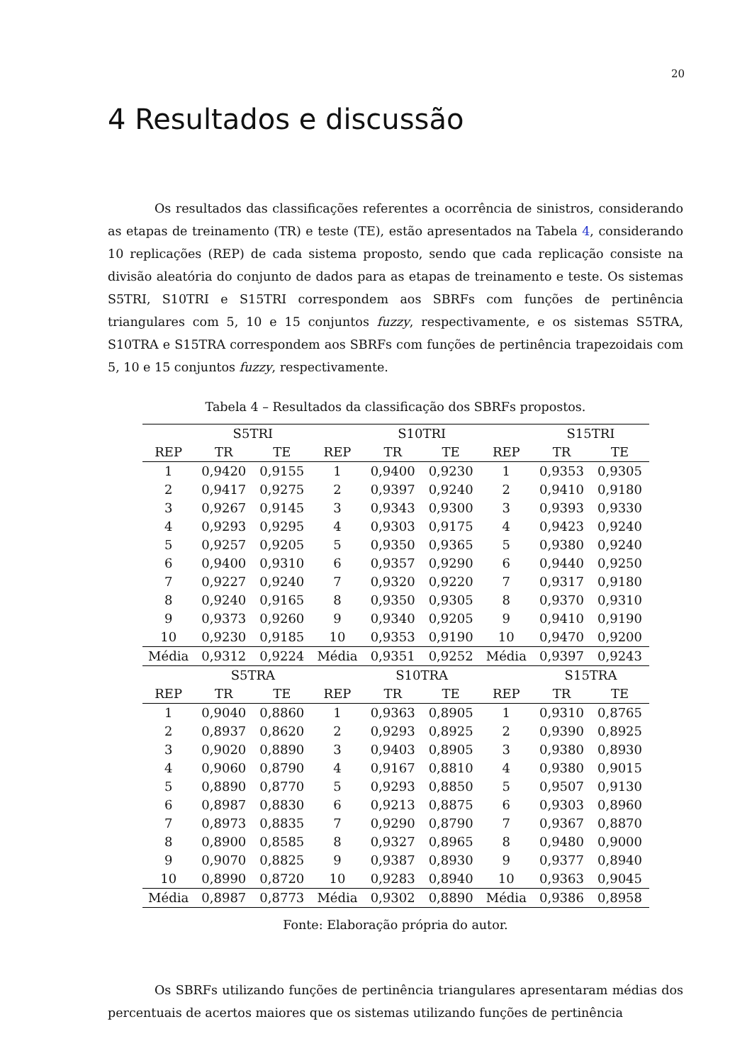20
4 Resultados e discussão
Os resultados das classificações referentes a ocorrência de sinistros, considerando as etapas de treinamento (TR) e teste (TE), estão apresentados na Tabela 4, considerando 10 replicações (REP) de cada sistema proposto, sendo que cada replicação consiste na divisão aleatória do conjunto de dados para as etapas de treinamento e teste. Os sistemas S5TRI, S10TRI e S15TRI correspondem aos SBRFs com funções de pertinência triangulares com 5, 10 e 15 conjuntos fuzzy, respectivamente, e os sistemas S5TRA, S10TRA e S15TRA correspondem aos SBRFs com funções de pertinência trapezoidais com 5, 10 e 15 conjuntos fuzzy, respectivamente.
Tabela 4 – Resultados da classificação dos SBRFs propostos.
| | S5TRI | | | S10TRI | | | S15TRI | |
| --- | --- | --- | --- | --- | --- | --- | --- | --- |
| REP | TR | TE | REP | TR | TE | REP | TR | TE |
| 1 | 0,9420 | 0,9155 | 1 | 0,9400 | 0,9230 | 1 | 0,9353 | 0,9305 |
| 2 | 0,9417 | 0,9275 | 2 | 0,9397 | 0,9240 | 2 | 0,9410 | 0,9180 |
| 3 | 0,9267 | 0,9145 | 3 | 0,9343 | 0,9300 | 3 | 0,9393 | 0,9330 |
| 4 | 0,9293 | 0,9295 | 4 | 0,9303 | 0,9175 | 4 | 0,9423 | 0,9240 |
| 5 | 0,9257 | 0,9205 | 5 | 0,9350 | 0,9365 | 5 | 0,9380 | 0,9240 |
| 6 | 0,9400 | 0,9310 | 6 | 0,9357 | 0,9290 | 6 | 0,9440 | 0,9250 |
| 7 | 0,9227 | 0,9240 | 7 | 0,9320 | 0,9220 | 7 | 0,9317 | 0,9180 |
| 8 | 0,9240 | 0,9165 | 8 | 0,9350 | 0,9305 | 8 | 0,9370 | 0,9310 |
| 9 | 0,9373 | 0,9260 | 9 | 0,9340 | 0,9205 | 9 | 0,9410 | 0,9190 |
| 10 | 0,9230 | 0,9185 | 10 | 0,9353 | 0,9190 | 10 | 0,9470 | 0,9200 |
| Média | 0,9312 | 0,9224 | Média | 0,9351 | 0,9252 | Média | 0,9397 | 0,9243 |
| | S5TRA | | | S10TRA | | | S15TRA | |
| REP | TR | TE | REP | TR | TE | REP | TR | TE |
| 1 | 0,9040 | 0,8860 | 1 | 0,9363 | 0,8905 | 1 | 0,9310 | 0,8765 |
| 2 | 0,8937 | 0,8620 | 2 | 0,9293 | 0,8925 | 2 | 0,9390 | 0,8925 |
| 3 | 0,9020 | 0,8890 | 3 | 0,9403 | 0,8905 | 3 | 0,9380 | 0,8930 |
| 4 | 0,9060 | 0,8790 | 4 | 0,9167 | 0,8810 | 4 | 0,9380 | 0,9015 |
| 5 | 0,8890 | 0,8770 | 5 | 0,9293 | 0,8850 | 5 | 0,9507 | 0,9130 |
| 6 | 0,8987 | 0,8830 | 6 | 0,9213 | 0,8875 | 6 | 0,9303 | 0,8960 |
| 7 | 0,8973 | 0,8835 | 7 | 0,9290 | 0,8790 | 7 | 0,9367 | 0,8870 |
| 8 | 0,8900 | 0,8585 | 8 | 0,9327 | 0,8965 | 8 | 0,9480 | 0,9000 |
| 9 | 0,9070 | 0,8825 | 9 | 0,9387 | 0,8930 | 9 | 0,9377 | 0,8940 |
| 10 | 0,8990 | 0,8720 | 10 | 0,9283 | 0,8940 | 10 | 0,9363 | 0,9045 |
| Média | 0,8987 | 0,8773 | Média | 0,9302 | 0,8890 | Média | 0,9386 | 0,8958 |
Fonte: Elaboração própria do autor.
Os SBRFs utilizando funções de pertinência triangulares apresentaram médias dos percentuais de acertos maiores que os sistemas utilizando funções de pertinência